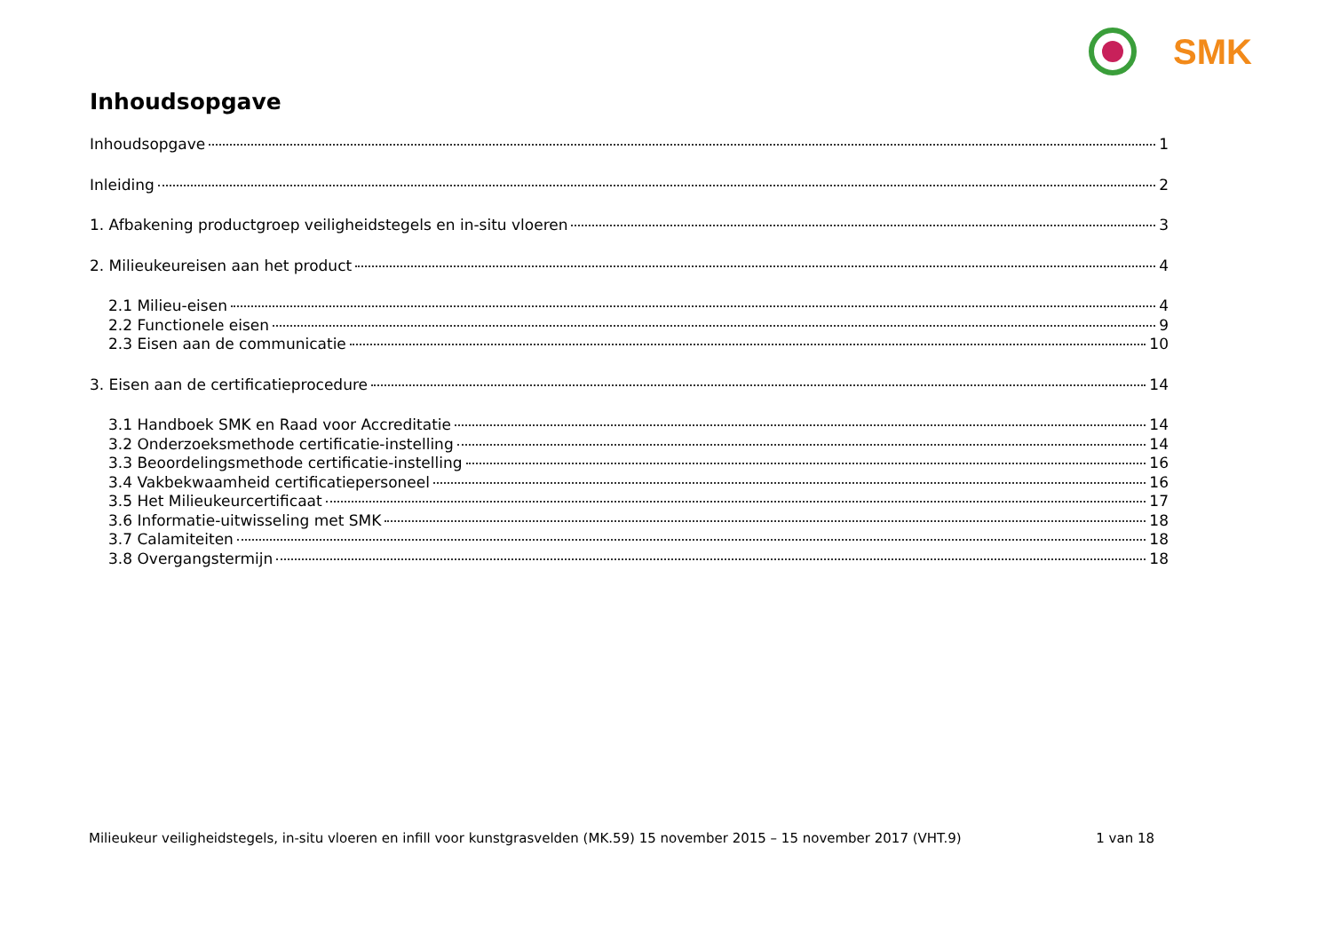SMK
Inhoudsopgave
Inhoudsopgave 1
Inleiding 2
1. Afbakening productgroep veiligheidstegels en in-situ vloeren 3
2. Milieukeureisen aan het product 4
2.1 Milieu-eisen 4
2.2 Functionele eisen 9
2.3 Eisen aan de communicatie 10
3. Eisen aan de certificatieprocedure 14
3.1 Handboek SMK en Raad voor Accreditatie 14
3.2 Onderzoeksmethode certificatie-instelling 14
3.3 Beoordelingsmethode certificatie-instelling 16
3.4 Vakbekwaamheid certificatiepersoneel 16
3.5 Het Milieukeurcertificaat 17
3.6 Informatie-uitwisseling met SMK 18
3.7 Calamiteiten 18
3.8 Overgangstermijn 18
Milieukeur veiligheidstegels, in-situ vloeren en infill voor kunstgrasvelden (MK.59) 15 november 2015 – 15 november 2017 (VHT.9) 1 van 18